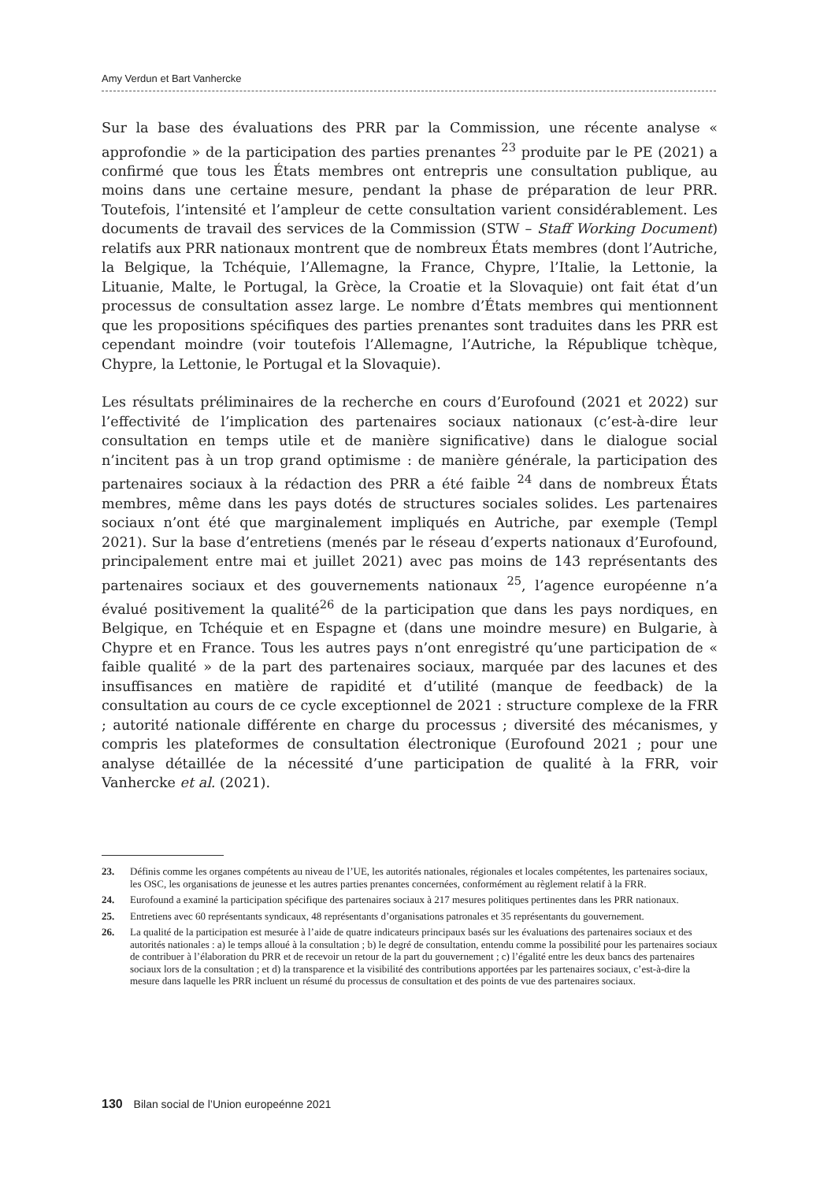Amy Verdun et Bart Vanhercke
Sur la base des évaluations des PRR par la Commission, une récente analyse « approfondie » de la participation des parties prenantes <sup>23</sup> produite par le PE (2021) a confirmé que tous les États membres ont entrepris une consultation publique, au moins dans une certaine mesure, pendant la phase de préparation de leur PRR. Toutefois, l’intensité et l’ampleur de cette consultation varient considérablement. Les documents de travail des services de la Commission (STW – Staff Working Document) relatifs aux PRR nationaux montrent que de nombreux États membres (dont l’Autriche, la Belgique, la Tchéquie, l’Allemagne, la France, Chypre, l’Italie, la Lettonie, la Lituanie, Malte, le Portugal, la Grèce, la Croatie et la Slovaquie) ont fait état d’un processus de consultation assez large. Le nombre d’États membres qui mentionnent que les propositions spécifiques des parties prenantes sont traduites dans les PRR est cependant moindre (voir toutefois l’Allemagne, l’Autriche, la République tchèque, Chypre, la Lettonie, le Portugal et la Slovaquie).
Les résultats préliminaires de la recherche en cours d’Eurofound (2021 et 2022) sur l’effectivité de l’implication des partenaires sociaux nationaux (c’est-à-dire leur consultation en temps utile et de manière significative) dans le dialogue social n’incitent pas à un trop grand optimisme : de manière générale, la participation des partenaires sociaux à la rédaction des PRR a été faible <sup>24</sup> dans de nombreux États membres, même dans les pays dotés de structures sociales solides. Les partenaires sociaux n’ont été que marginalement impliqués en Autriche, par exemple (Templ 2021). Sur la base d’entretiens (menés par le réseau d’experts nationaux d’Eurofound, principalement entre mai et juillet 2021) avec pas moins de 143 représentants des partenaires sociaux et des gouvernements nationaux <sup>25</sup>, l’agence européenne n’a évalué positivement la qualité<sup>26</sup> de la participation que dans les pays nordiques, en Belgique, en Tchéquie et en Espagne et (dans une moindre mesure) en Bulgarie, à Chypre et en France. Tous les autres pays n’ont enregistré qu’une participation de « faible qualité » de la part des partenaires sociaux, marquée par des lacunes et des insuffisances en matière de rapidité et d’utilité (manque de feedback) de la consultation au cours de ce cycle exceptionnel de 2021 : structure complexe de la FRR ; autorité nationale différente en charge du processus ; diversité des mécanismes, y compris les plateformes de consultation électronique (Eurofound 2021 ; pour une analyse détaillée de la nécessité d’une participation de qualité à la FRR, voir Vanhercke et al. (2021).
23. Définis comme les organes compétents au niveau de l’UE, les autorités nationales, régionales et locales compétentes, les partenaires sociaux, les OSC, les organisations de jeunesse et les autres parties prenantes concernées, conformément au règlement relatif à la FRR.
24. Eurofound a examiné la participation spécifique des partenaires sociaux à 217 mesures politiques pertinentes dans les PRR nationaux.
25. Entretiens avec 60 représentants syndicaux, 48 représentants d’organisations patronales et 35 représentants du gouvernement.
26. La qualité de la participation est mesurée à l’aide de quatre indicateurs principaux basés sur les évaluations des partenaires sociaux et des autorités nationales : a) le temps alloué à la consultation ; b) le degré de consultation, entendu comme la possibilité pour les partenaires sociaux de contribuer à l’élaboration du PRR et de recevoir un retour de la part du gouvernement ; c) l’égalité entre les deux bancs des partenaires sociaux lors de la consultation ; et d) la transparence et la visibilité des contributions apportées par les partenaires sociaux, c’est-à-dire la mesure dans laquelle les PRR incluent un résumé du processus de consultation et des points de vue des partenaires sociaux.
130 Bilan social de l’Union europeénne 2021